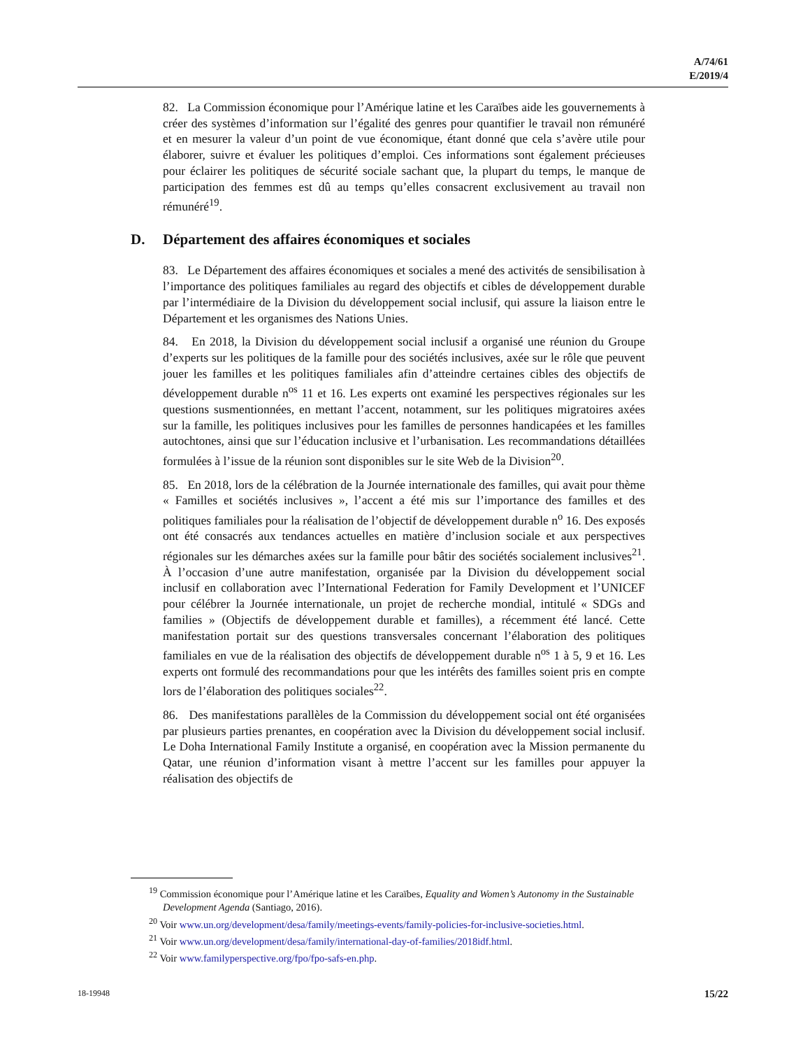A/74/61
E/2019/4
82. La Commission économique pour l’Amérique latine et les Caraïbes aide les gouvernements à créer des systèmes d’information sur l’égalité des genres pour quantifier le travail non rémunéré et en mesurer la valeur d’un point de vue économique, étant donné que cela s’avère utile pour élaborer, suivre et évaluer les politiques d’emploi. Ces informations sont également précieuses pour éclairer les politiques de sécurité sociale sachant que, la plupart du temps, le manque de participation des femmes est dû au temps qu’elles consacrent exclusivement au travail non rémunéré<sup>19</sup>.
D. Département des affaires économiques et sociales
83. Le Département des affaires économiques et sociales a mené des activités de sensibilisation à l’importance des politiques familiales au regard des objectifs et cibles de développement durable par l’intermédiaire de la Division du développement social inclusif, qui assure la liaison entre le Département et les organismes des Nations Unies.
84. En 2018, la Division du développement social inclusif a organisé une réunion du Groupe d’experts sur les politiques de la famille pour des sociétés inclusives, axée sur le rôle que peuvent jouer les familles et les politiques familiales afin d’atteindre certaines cibles des objectifs de développement durable n<sup>os</sup> 11 et 16. Les experts ont examiné les perspectives régionales sur les questions susmentionnées, en mettant l’accent, notamment, sur les politiques migratoires axées sur la famille, les politiques inclusives pour les familles de personnes handicapées et les familles autochtones, ainsi que sur l’éducation inclusive et l’urbanisation. Les recommandations détaillées formulées à l’issue de la réunion sont disponibles sur le site Web de la Division<sup>20</sup>.
85. En 2018, lors de la célébration de la Journée internationale des familles, qui avait pour thème « Familles et sociétés inclusives », l’accent a été mis sur l’importance des familles et des politiques familiales pour la réalisation de l’objectif de développement durable n<sup>o</sup> 16. Des exposés ont été consacrés aux tendances actuelles en matière d’inclusion sociale et aux perspectives régionales sur les démarches axées sur la famille pour bâtir des sociétés socialement inclusives<sup>21</sup>. À l’occasion d’une autre manifestation, organisée par la Division du développement social inclusif en collaboration avec l’International Federation for Family Development et l’UNICEF pour célébrer la Journée internationale, un projet de recherche mondial, intitulé « SDGs and families » (Objectifs de développement durable et familles), a récemment été lancé. Cette manifestation portait sur des questions transversales concernant l’élaboration des politiques familiales en vue de la réalisation des objectifs de développement durable n<sup>os</sup> 1 à 5, 9 et 16. Les experts ont formulé des recommandations pour que les intérêts des familles soient pris en compte lors de l’élaboration des politiques sociales<sup>22</sup>.
86. Des manifestations parallèles de la Commission du développement social ont été organisées par plusieurs parties prenantes, en coopération avec la Division du développement social inclusif. Le Doha International Family Institute a organisé, en coopération avec la Mission permanente du Qatar, une réunion d’information visant à mettre l’accent sur les familles pour appuyer la réalisation des objectifs de
<sup>19</sup> Commission économique pour l’Amérique latine et les Caraïbes, Equality and Women’s Autonomy in the Sustainable Development Agenda (Santiago, 2016).
<sup>20</sup> Voir www.un.org/development/desa/family/meetings-events/family-policies-for-inclusive-societies.html.
<sup>21</sup> Voir www.un.org/development/desa/family/international-day-of-families/2018idf.html.
<sup>22</sup> Voir www.familyperspective.org/fpo/fpo-safs-en.php.
18-19948 15/22